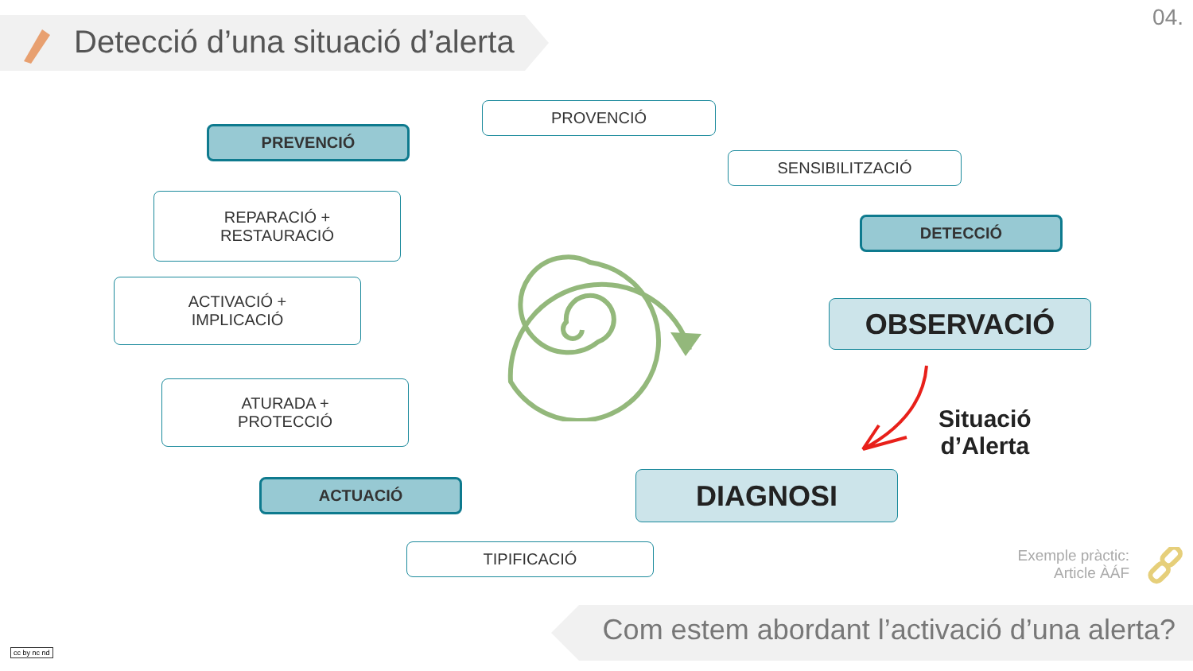Detecció d’una situació d’alerta
04.
PROVENCIÓ
PREVENCIÓ
SENSIBILITZACIÓ
REPARACIÓ +
RESTAURACIÓ
DETECCIÓ
ACTIVACIÓ +
IMPLICACIÓ
OBSERVACIÓ
ATURADA +
PROTECCIÓ
Situació
d’Alerta
ACTUACIÓ DIAGNOSI
TIPIFICACIÓ
Exemple pràctic:
Article ÀÁF
Com estem abordant l’activació d’una alerta?
cc by nc nd